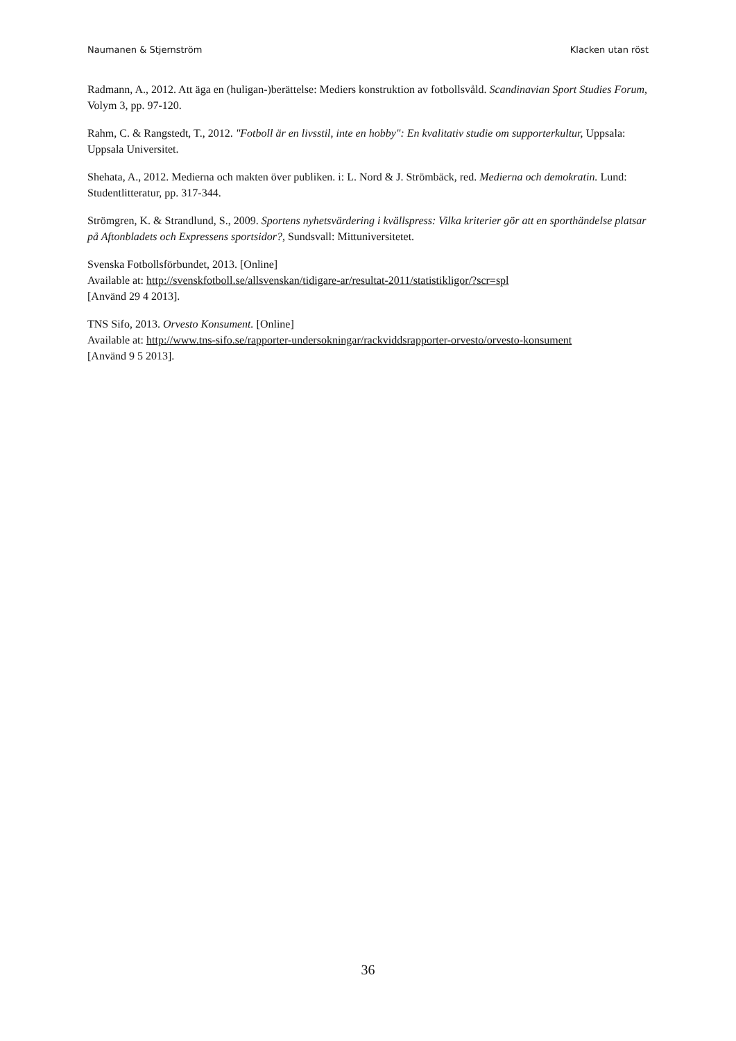Naumanen & Stjernström Klacken utan röst
Radmann, A., 2012. Att äga en (huligan-)berättelse: Mediers konstruktion av fotbollsvåld. Scandinavian Sport Studies Forum, Volym 3, pp. 97-120.
Rahm, C. & Rangstedt, T., 2012. "Fotboll är en livsstil, inte en hobby": En kvalitativ studie om supporterkultur, Uppsala: Uppsala Universitet.
Shehata, A., 2012. Medierna och makten över publiken. i: L. Nord & J. Strömbäck, red. Medierna och demokratin. Lund: Studentlitteratur, pp. 317-344.
Strömgren, K. & Strandlund, S., 2009. Sportens nyhetsvärdering i kvällspress: Vilka kriterier gör att en sporthändelse platsar på Aftonbladets och Expressens sportsidor?, Sundsvall: Mittuniversitetet.
Svenska Fotbollsförbundet, 2013. [Online]
Available at: http://svenskfotboll.se/allsvenskan/tidigare-ar/resultat-2011/statistikligor/?scr=spl
[Använd 29 4 2013].
TNS Sifo, 2013. Orvesto Konsument. [Online]
Available at: http://www.tns-sifo.se/rapporter-undersokningar/rackviddsrapporter-orvesto/orvesto-konsument
[Använd 9 5 2013].
36